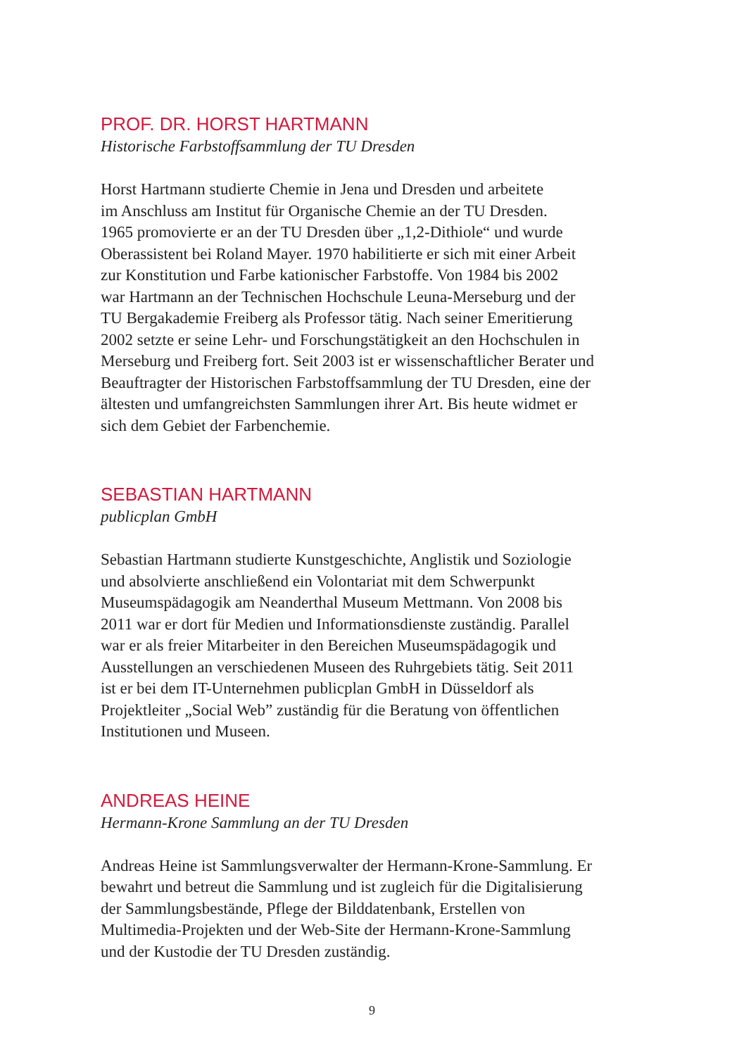PROF. DR. HORST HARTMANN
Historische Farbstoffsammlung der TU Dresden
Horst Hartmann studierte Chemie in Jena und Dresden und arbeitete
im Anschluss am Institut für Organische Chemie an der TU Dresden.
1965 promovierte er an der TU Dresden über „1,2-Dithiole“ und wurde
Oberassistent bei Roland Mayer. 1970 habilitierte er sich mit einer Arbeit
zur Konstitution und Farbe kationischer Farbstoffe. Von 1984 bis 2002
war Hartmann an der Technischen Hochschule Leuna-Merseburg und der
TU Bergakademie Freiberg als Professor tätig. Nach seiner Emeritierung
2002 setzte er seine Lehr- und Forschungstätigkeit an den Hochschulen in
Merseburg und Freiberg fort. Seit 2003 ist er wissenschaftlicher Berater und
Beauftragter der Historischen Farbstoffsammlung der TU Dresden, eine der
ältesten und umfangreichsten Sammlungen ihrer Art. Bis heute widmet er
sich dem Gebiet der Farbenchemie.
SEBASTIAN HARTMANN
publicplan GmbH
Sebastian Hartmann studierte Kunstgeschichte, Anglistik und Soziologie
und absolvierte anschließend ein Volontariat mit dem Schwerpunkt
Museumspädagogik am Neanderthal Museum Mettmann. Von 2008 bis
2011 war er dort für Medien und Informationsdienste zuständig. Parallel
war er als freier Mitarbeiter in den Bereichen Museumspädagogik und
Ausstellungen an verschiedenen Museen des Ruhrgebiets tätig. Seit 2011
ist er bei dem IT-Unternehmen publicplan GmbH in Düsseldorf als
Projektleiter „Social Web” zuständig für die Beratung von öffentlichen
Institutionen und Museen.
ANDREAS HEINE
Hermann-Krone Sammlung an der TU Dresden
Andreas Heine ist Sammlungsverwalter der Hermann-Krone-Sammlung. Er
bewahrt und betreut die Sammlung und ist zugleich für die Digitalisierung
der Sammlungsbestände, Pflege der Bilddatenbank, Erstellen von
Multimedia-Projekten und der Web-Site der Hermann-Krone-Sammlung
und der Kustodie der TU Dresden zuständig.
9